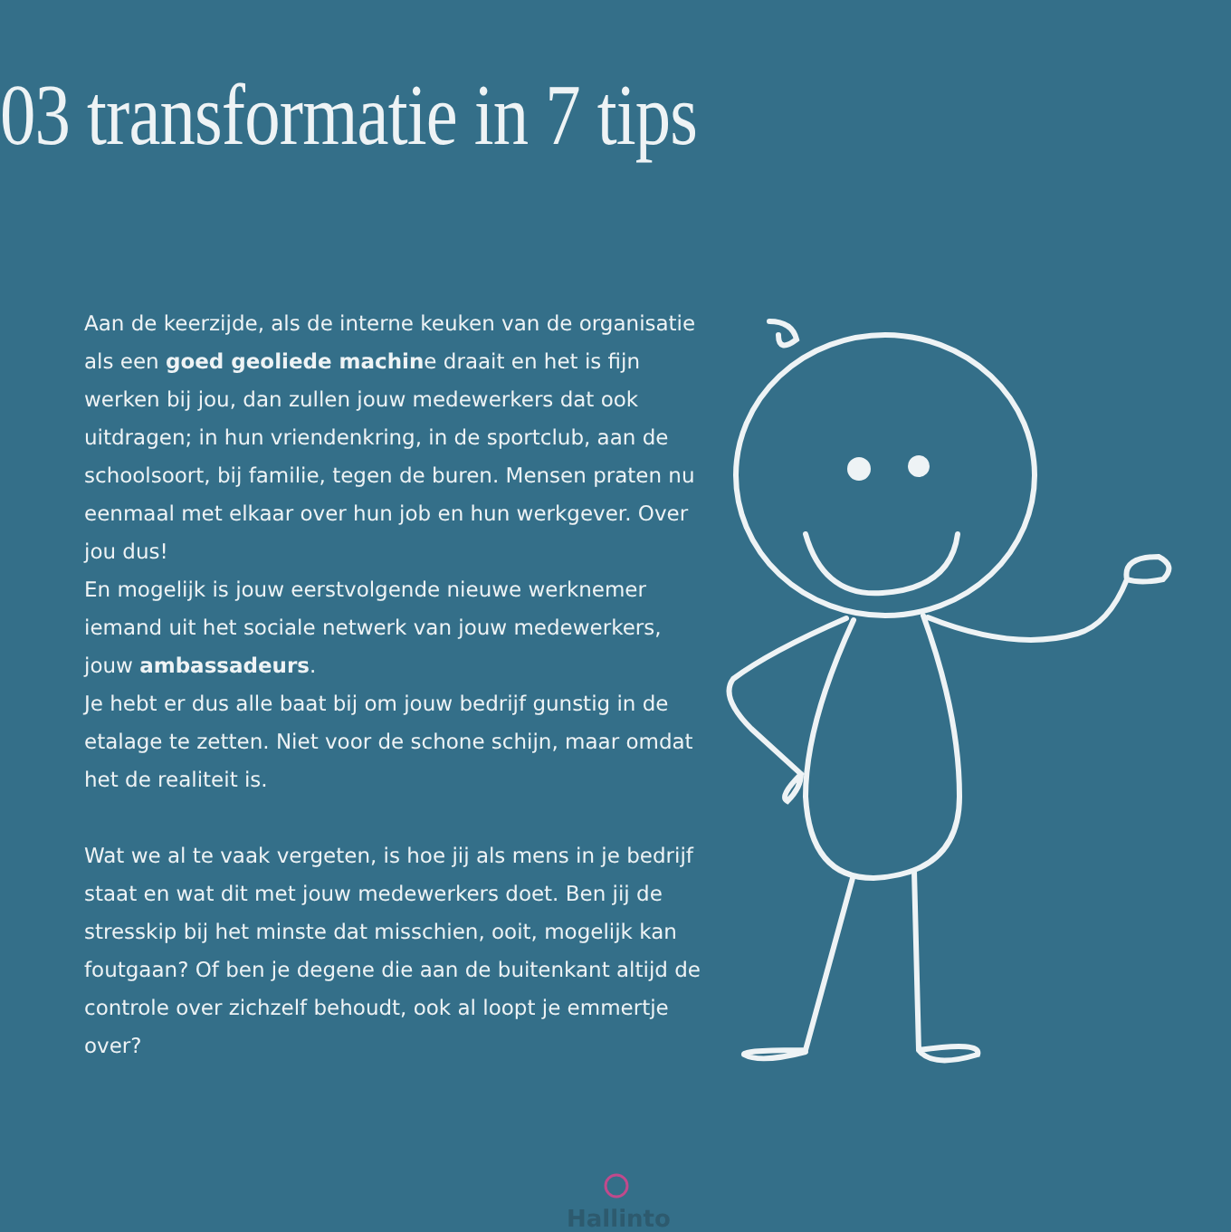03 transformatie in 7 tips
Aan de keerzijde, als de interne keuken van de organisatie als een goed geoliede machine draait en het is fijn werken bij jou, dan zullen jouw medewerkers dat ook uitdragen; in hun vriendenkring, in de sportclub, aan de schoolsoort, bij familie, tegen de buren. Mensen praten nu eenmaal met elkaar over hun job en hun werkgever. Over jou dus!
En mogelijk is jouw eerstvolgende nieuwe werknemer iemand uit het sociale netwerk van jouw medewerkers, jouw ambassadeurs.
Je hebt er dus alle baat bij om jouw bedrijf gunstig in de etalage te zetten. Niet voor de schone schijn, maar omdat het de realiteit is.
Wat we al te vaak vergeten, is hoe jij als mens in je bedrijf staat en wat dit met jouw medewerkers doet. Ben jij de stresskip bij het minste dat misschien, ooit, mogelijk kan foutgaan? Of ben je degene die aan de buitenkant altijd de controle over zichzelf behoudt, ook al loopt je emmertje over?
Hallinto